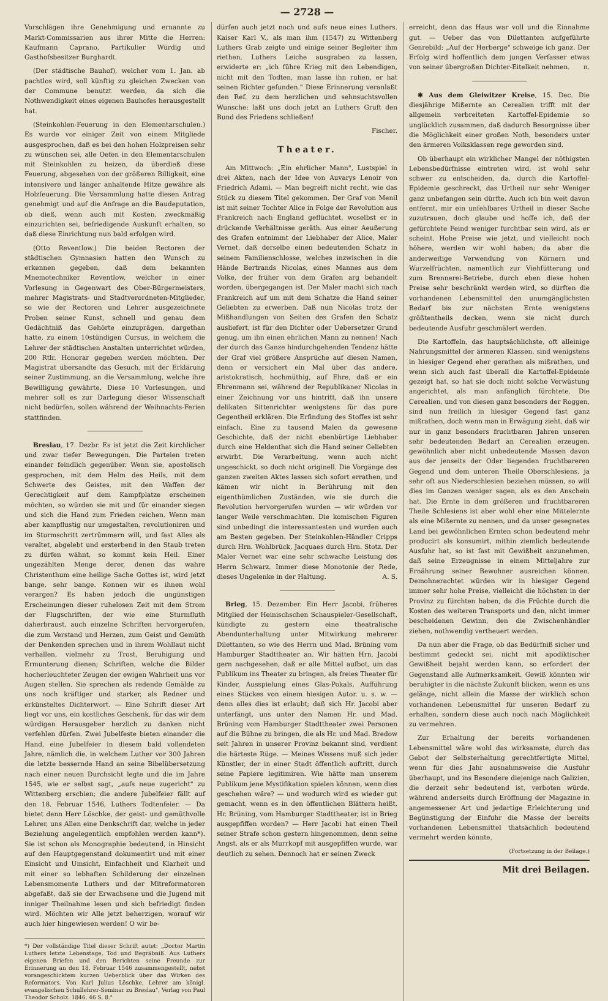— 2728 —
Vorschlägen ihre Genehmigung und ernannte zu Markt-Commissarien aus ihrer Mitte die Herren: Kaufmann Caprano, Partikulier Würdig und Gasthofsbesitzer Burghardt.
(Der städtische Bauhof), welcher vom 1. Jan. ab pachtlos wird, soll künftig zu gleichen Zwecken von der Commune benutzt werden, da sich die Nothwendigkeit eines eigenen Bauhofes herausgestellt hat.
(Steinkohlen-Feuerung in den Elementarschulen.) Es wurde vor einiger Zeit von einem Mitgliede ausgesprochen, daß es bei den hohen Holzpreisen sehr zu wünschen sei, alle Oefen in den Elementarschulen mit Steinkohlen zu heizen, da überdieß diese Feuerung, abgesehen von der größeren Billigkeit, eine intensivere und länger anhaltende Hitze gewähre als Holzfeuerung. Die Versammlung hatte diesen Antrag genehmigt und auf die Anfrage an die Baudeputation, ob dieß, wenn auch mit Kosten, zweckmäßig einzurichten sei, befriedigende Auskunft erhalten, so daß diese Einrichtung nun bald erfolgen wird.
(Otto Reventlow.) Die beiden Rectoren der städtischen Gymnasien hatten den Wunsch zu erkennen gegeben, daß dem bekannten Mnemotechniker Reventlow, welcher in einer Vorlesung in Gegenwart des Ober-Bürgermeisters, mehrer Magistrats- und Stadtverordneten-Mitglieder, so wie der Rectoren und Lehrer ausgezeichnete Proben seiner Kunst, schnell und genau dem Gedächtniß das Gehörte einzuprägen, dargethan hatte, zu einem 10stündigen Cursus, in welchem die Lehrer der städtischen Anstalten unterrichtet würden, 200 Rtlr. Honorar gegeben werden möchten. Der Magistrat übersandte das Gesuch, mit der Erklärung seiner Zustimmung, an die Versammlung, welche ihre Bewilligung gewährte. Diese 10 Vorlesungen, und mehrer soll es zur Darlegung dieser Wissenschaft nicht bedürfen, sollen während der Weihnachts-Ferien stattfinden.
Breslau, 17. Dezbr. Es ist jetzt die Zeit kirchlicher und zwar tiefer Bewegungen. Die Parteien treten einander feindlich gegenüber. Wenn sie, apostolisch gesprochen, mit dem Helm des Heils, mit dem Schwerte des Geistes, mit den Waffen der Gerechtigkeit auf dem Kampfplatze erscheinen möchten, so würden sie mit und für einander siegen und sich die Hand zum Frieden reichen. Wenn man aber kampflustig nur umgestalten, revolutioniren und im Sturmschritt zertrümmern will, und fast Alles als veraltet, abgelebt und ersterbend in den Staub treten zu dürfen wähnt, so kommt kein Heil. Einer ungezählten Menge derer, denen das wahre Christenthum eine heilige Sache Gottes ist, wird jetzt bange, sehr bange. Konnen wir es ihnen wohl verargen? Es haben jedoch die ungünstigen Erscheinungen dieser ruhelosen Zeit mit dem Strom der Flugschriften, der wie eine Sturmfluth daherbraust, auch einzelne Schriften hervorgerufen, die zum Verstand und Herzen, zum Geist und Gemüth der Denkenden sprechen und in ihrem Wohllaut nicht verhallen, vielmehr zu Trost, Beruhigung und Ermunterung dienen; Schriften, welche die Bilder hocherleuchteter Zeugen der ewigen Wahrheit uns vor Augen stellen. Sie sprechen als redende Gemälde zu uns noch kräftiger und starker, als Redner und erkünsteltes Dichterwort. — Eine Schrift dieser Art liegt vor uns, ein kostliches Geschenk, für das wir dem würdigen Herausgeber herzlich zu danken nicht verfehlen dürfen. Zwei Jubelfeste bieten einander die Hand, eine Jubelfeier in diesem bald vollendeten Jahre, nämlich die, in welchem Luther vor 300 Jahren die letzte bessernde Hand an seine Bibelübersetzung nach einer neuen Durchsicht legte und die im Jahre 1545, wie er selbst sagt, „aufs neue zugericht" zu Wittenberg erschien; die andere Jubelfeier fällt auf den 18. Februar 1546, Luthers Todtenfeier. — Da bietet denn Herr Löschke, der geist- und gemüthvolle Lehrer, uns Allen eine Denkschrift dar, welche in jeder Beziehung angelegentlich empfohlen werden kann*). Sie ist schon als Monographie bedeutend, in Hinsicht auf den Hauptgegenstand dokumentirt und mit einer Einsicht und Umsicht, Einfachheit und Klarheit und mit einer so lebhaften Schilderung der einzelnen Lebensmomente Luthers und der Mitreformatoren abgefaßt, daß sie der Erwachsene und die Jugend mit inniger Theilnahme lesen und sich befriedigt finden wird. Möchten wir Alle jetzt beherzigen, worauf wir auch hier hingewiesen werden! O wir be-
*) Der vollständige Titel dieser Schrift autet: „Doctor Martin Luthers letzte Lebenstage, Tod und Begräbniß. Aus Luthers eigenen Briefen und den Berichten seine Freunde zur Erinnerung an den 18. Februar 1546 zusammengestellt, nebst vorangeschicktem kurzen Ueberblick über das Wirken des Reformators. Von Karl Julius Löschke, Lehrer am königl. evangelischen Schullehrer-Seminar zu Breslau", Verlag von Paul Theodor Scholz. 1846. 46 S. 8."
dürfen auch jetzt noch und aufs neue eines Luthers. Kaiser Karl V., als man ihm (1547) zu Wittenberg Luthers Grab zeigte und einige seiner Begleiter ihm riethen, Luthers Leiche ausgraben zu lassen, erwiderte er: „ich führe Krieg mit den Lebendigen, nicht mit den Todten, man lasse ihn ruhen, er hat seinen Richter gefunden." Diese Erinnerung veranlaßt den Ref. zu dem herzlichen und sehnsuchtsvollen Wunsche: laßt uns doch jetzt an Luthers Gruft den Bund des Friedens schließen!
Fischer.
Theater.
Am Mittwoch: „Ein ehrlicher Mann", Lustspiel in drei Akten, nach der Idee von Auvarys Lenoir von Friedrich Adami. — Man begreift nicht recht, wie das Stück zu diesem Titel gekommen. Der Graf von Menil ist mit seiner Tochter Alice in Folge der Revolution aus Frankreich nach England geflüchtet, woselbst er in drückende Verhältnisse geräth. Aus einer Aeußerung des Grafen entnimmt der Liebhaber der Alice, Maler Vernet, daß derselbe einen bedeutenden Schatz in seinem Familienschlosse, welches inzwischen in die Hände Bertrands Nicolas, eines Mannes aus dem Volke, der früher von dem Grafen arg behandelt worden, übergegangen ist. Der Maler macht sich nach Frankreich auf um mit dem Schatze die Hand seiner Geliebten zu erwerben. Daß nun Nicolas trotz der Mißhandlungen von Seiten des Grafen den Schatz ausliefert, ist für den Dichter oder Uebersetzer Grund genug, um ihn einen ehrlichen Mann zu nennen! Nach der durch das Ganze hindurchgehenden Tendenz hätte der Graf viel größere Ansprüche auf diesen Namen, denn er versichert ein Mal über das andere, aristokratisch, hochmüthig, auf Ehre, daß er ein Ehrenmann sei, während der Republikaner Nicolas in einer Zeichnung vor uns hintritt, daß ihn unsere delikaten Sittenrichter wenigstens für das pure Gegentheil erklären. Die Erfindung des Stoffes ist sehr einfach. Eine zu tausend Malen da gewesene Geschichte, daß der nicht ebenbürtige Liebhaber durch eine Heldenthat sich die Hand seiner Geliebten erwirbt. Die Verarbeitung, wenn auch nicht ungeschickt, so doch nicht originell. Die Vorgänge des ganzen zweiten Aktes lassen sich sofort errathen, und kämen wir nicht in Berührung mit den eigenthümlichen Zuständen, wie sie durch die Revolution hervorgerufen wurden — wir würden vor langer Weile verschmachten. Die komischen Figuren sind unbedingt die interessantesten und wurden auch am Besten gegeben. Der Steinkohlen-Händler Cripps durch Hrn. Wohlbrück, Jacquaes durch Hrn. Stotz. Der Maler Vernet war eine sehr schwache Leistung des Herrn Schwarz. Immer diese Monotonie der Rede, dieses Ungelenke in der Haltung. A. S.
Brieg, 15. Dezember. Ein Herr Jacobi, früheres Mitglied der Heinischschen Schauspieler-Gesellschaft, kündigte zu gestern eine theatralische Abendunterhaltung unter Mitwirkung mehrerer Dilettanten, so wie des Herrn und Mad. Brüning vom Hamburger Stadttheater an. Wir hätten Hrn. Jacobi gern nachgesehen, daß er alle Mittel aufbot, um das Publikum ins Theater zu bringen, als freies Theater für Kinder, Ausspielung eines Glas-Pokals, Aufführung eines Stückes von einem hiesigen Autor. u. s. w. — denn alles dies ist erlaubt; daß sich Hr. Jacobi aber unterfängt, uns unter den Namen Hr. und Mad. Brüning vom Hamburger Stadttheater zwei Personen auf die Bühne zu bringen, die als Hr. und Mad. Bredow seit Jahren in unserer Provinz bekannt sind, verdient die härteste Rüge. — Meines Wissens muß sich jeder Künstler, der in einer Stadt öffentlich auftritt, durch seine Papiere legitimiren. Wie hätte man unserem Publikum jene Mystifikation spielen können, wenn dies geschehen wäre? — und wodurch wird es wieder gut gemacht, wenn es in den öffentlichen Blättern heißt, Hr. Brüning, vom Hamburger Stadttheater, ist in Brieg ausgepfiffen worden? — Herr Jacobi hat einen Theil seiner Strafe schon gestern hingenommen, denn seine Angst, als er als Murrkopf mit ausgepfiffen wurde, war deutlich zu sehen. Dennoch hat er seinen Zweck
erreicht, denn das Haus war voll und die Einnahme gut. — Ueber das von Dilettanten aufgeführte Genrebild: „Auf der Herberge" schweige ich ganz. Der Erfolg wird hoffentlich dem jungen Verfasser etwas von seiner übergroßen Dichter-Eitelkeit nehmen. n.
✱ Aus dem Gleiwitzer Kreise, 15. Dec. Die diesjährige Mißernte an Cerealien trifft mit der allgemein verbreiteten Kartoffel-Epidemie so unglücklich zusammen, daß dadurch Besorgnisse über die Möglichkeit einer großen Noth, besonders unter den ärmeren Volksklassen rege geworden sind.
Ob überhaupt ein wirklicher Mangel der nöthigsten Lebensbedürfnisse eintreten wird, ist wohl sehr schwer zu entscheiden, da, durch die Kartoffel-Epidemie geschreckt, das Urtheil nur sehr Weniger ganz unbefangen sein dürfte. Auch ich bin weit davon entfernt, mir ein unfehlbares Urtheil in dieser Sache zuzutrauen, doch glaube und hoffe ich, daß der gefürchtete Feind weniger furchtbar sein wird, als er scheint. Hohe Preise wie jetzt, und vielleicht noch höhere, werden wir wohl haben; da aber die anderweitige Verwendung von Körnern und Wurzelfrüchten, namentlich zur Viehfütterung und zum Brennerei-Betriebe, durch eben diese hohen Preise sehr beschränkt werden wird, so dürften die vorhandenen Lebensmittel den unumgänglichsten Bedarf bis zur nächsten Ernte wenigstens größtentheils decken, wenn sie nicht durch bedeutende Ausfuhr geschmälert werden.
Die Kartoffeln, das hauptsächlichste, oft alleinige Nahrungsmittel der ärmeren Klassen, sind wenigstens in hiesiger Gegend eher gerathen als mißrathen, und wenn sich auch fast überall die Kartoffel-Epidemie gezeigt hat, so hat sie doch nicht solche Verwüstung angerichtet, als man anfänglich fürchtete. Die Cerealien, und von diesen ganz besonders der Roggen, sind nun freilich in hiesiger Gegend fast ganz mißrathen, doch wenn man in Erwägung zieht, daß wir nur in ganz besonders fruchtbaren Jahren unseren sehr bedeutenden Bedarf an Cerealien erzeugen, gewöhnlich aber nicht unbedeutende Massen davon aus der jenseits der Oder liegenden fruchtbareren Gegend und dem unteren Theile Oberschlesiens, ja sehr oft aus Niederschlesien beziehen müssen, so will dies im Ganzen weniger sagen, als es den Anschein hat. Die Ernte in dem größeren und fruchtbareren Theile Schlesiens ist aber wohl eher eine Mittelernte als eine Mißernte zu nennen, und da unser gesegnetes Land bei gewöhnlichen Ernten schon bedeutend mehr producirt als konsumirt, mithin ziemlich bedeutende Ausfuhr hat, so ist fast mit Gewißheit anzunehmen, daß seine Erzeugnisse in einem Mitteljahre zur Ernährung seiner Bewohner ausreichen können. Demohnerachtet würden wir in hiesiger Gegend immer sehr hohe Preise, vielleicht die höchsten in der Provinz zu fürchten haben, da die Früchte durch die Kosten des weiteren Transports und den, nicht immer bescheidenen Gewinn, den die Zwischenhändler ziehen, nothwendig vertheuert werden.
Da nun aber die Frage, ob das Bedürfniß sicher und bestimmt gedeckt sei, nicht mit apodiktischer Gewißheit bejaht werden kann, so erfordert der Gegenstand alle Aufmerksamkeit. Gewiß könnten wir beruhigter in die nächste Zukunft blicken, wenn es uns gelänge, nicht allein die Masse der wirklich schon vorhandenen Lebensmittel für unseren Bedarf zu erhalten, sondern diese auch noch nach Möglichkeit zu vermehren.
Zur Erhaltung der bereits vorhandenen Lebensmittel wäre wohl das wirksamste, durch das Gebot der Selbsterhaltung gerechtfertigte Mittel, wenn für dies Jahr ausnahmsweise die Ausfuhr überhaupt, und ins Besondere diejenige nach Galizien, die derzeit sehr bedeutend ist, verboten würde, während anderseits durch Eröffnung der Magazine in angemessener Art und jedartige Erleichterung und Begünstigung der Einfuhr die Masse der bereits vorhandenen Lebensmittel thatsächlich bedeutend vermehrt werden könnte.
(Fortsetzung in der Beilage.)
Mit drei Beilagen.